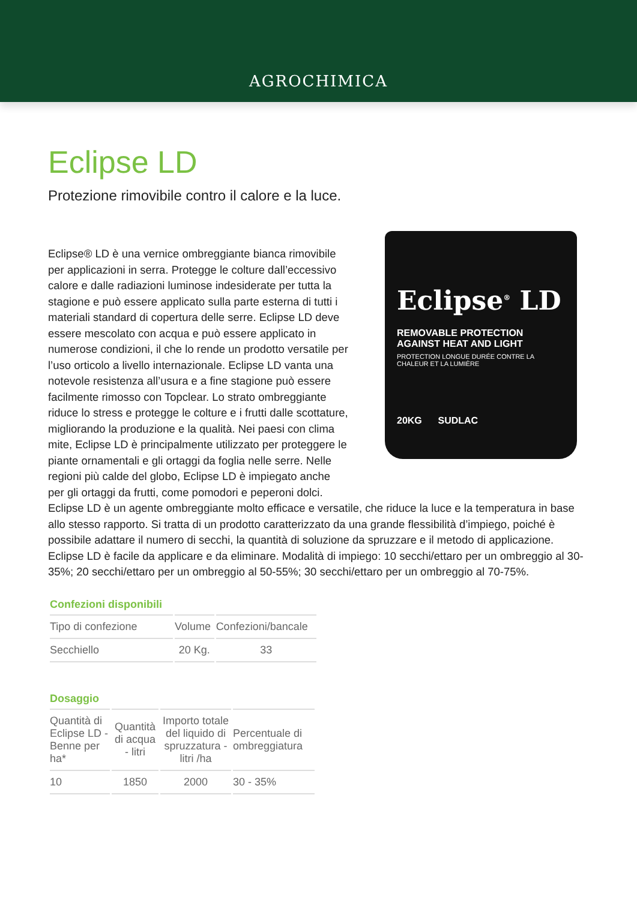AGROCHIMICA
Eclipse LD
Protezione rimovibile contro il calore e la luce.
Eclipse<sup>®</sup> LD
REMOVABLE PROTECTION AGAINST HEAT AND LIGHT
PROTECTION LONGUE DURÉE CONTRE LA CHALEUR ET LA LUMIÈRE
20KG SUDLAC
Eclipse® LD è una vernice ombreggiante bianca rimovibile per applicazioni in serra. Protegge le colture dall’eccessivo calore e dalle radiazioni luminose indesiderate per tutta la stagione e può essere applicato sulla parte esterna di tutti i materiali standard di copertura delle serre. Eclipse LD deve essere mescolato con acqua e può essere applicato in numerose condizioni, il che lo rende un prodotto versatile per l’uso orticolo a livello internazionale. Eclipse LD vanta una notevole resistenza all’usura e a fine stagione può essere facilmente rimosso con Topclear. Lo strato ombreggiante riduce lo stress e protegge le colture e i frutti dalle scottature, migliorando la produzione e la qualità. Nei paesi con clima mite, Eclipse LD è principalmente utilizzato per proteggere le piante ornamentali e gli ortaggi da foglia nelle serre. Nelle regioni più calde del globo, Eclipse LD è impiegato anche per gli ortaggi da frutti, come pomodori e peperoni dolci. Eclipse LD è un agente ombreggiante molto efficace e versatile, che riduce la luce e la temperatura in base allo stesso rapporto. Si tratta di un prodotto caratterizzato da una grande flessibilità d’impiego, poiché è possibile adattare il numero di secchi, la quantità di soluzione da spruzzare e il metodo di applicazione. Eclipse LD è facile da applicare e da eliminare. Modalità di impiego: 10 secchi/ettaro per un ombreggio al 30-35%; 20 secchi/ettaro per un ombreggio al 50-55%; 30 secchi/ettaro per un ombreggio al 70-75%.
Confezioni disponibili
| Tipo di confezione | Volume | Confezioni/bancale |
| --- | --- | --- |
| Secchiello | 20 Kg. | 33 |
Dosaggio
| Quantità di Eclipse LD - Benne per ha* | Quantità di acqua - litri | Importo totale del liquido di spruzzatura - litri /ha | Percentuale di ombreggiatura |
| --- | --- | --- | --- |
| 10 | 1850 | 2000 | 30 - 35% |